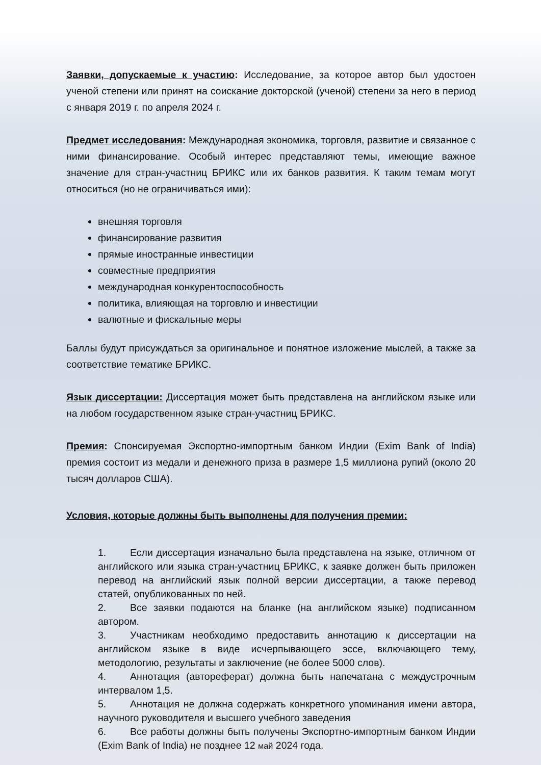Заявки, допускаемые к участию: Исследование, за которое автор был удостоен ученой степени или принят на соискание докторской (ученой) степени за него в период с января 2019 г. по апреля 2024 г.
Предмет исследования: Международная экономика, торговля, развитие и связанное с ними финансирование. Особый интерес представляют темы, имеющие важное значение для стран-участниц БРИКС или их банков развития. К таким темам могут относиться (но не ограничиваться ими):
внешняя торговля
финансирование развития
прямые иностранные инвестиции
совместные предприятия
международная конкурентоспособность
политика, влияющая на торговлю и инвестиции
валютные и фискальные меры
Баллы будут присуждаться за оригинальное и понятное изложение мыслей, а также за соответствие тематике БРИКС.
Язык диссертации: Диссертация может быть представлена на английском языке или на любом государственном языке стран-участниц БРИКС.
Премия: Спонсируемая Экспортно-импортным банком Индии (Exim Bank of India) премия состоит из медали и денежного приза в размере 1,5 миллиона рупий (около 20 тысяч долларов США).
Условия, которые должны быть выполнены для получения премии:
1. Если диссертация изначально была представлена на языке, отличном от английского или языка стран-участниц БРИКС, к заявке должен быть приложен перевод на английский язык полной версии диссертации, а также перевод статей, опубликованных по ней.
2. Все заявки подаются на бланке (на английском языке) подписанном автором.
3. Участникам необходимо предоставить аннотацию к диссертации на английском языке в виде исчерпывающего эссе, включающего тему, методологию, результаты и заключение (не более 5000 слов).
4. Аннотация (автореферат) должна быть напечатана с междустрочным интервалом 1,5.
5. Аннотация не должна содержать конкретного упоминания имени автора, научного руководителя и высшего учебного заведения
6. Все работы должны быть получены Экспортно-импортным банком Индии (Exim Bank of India) не позднее 12 май 2024 года.